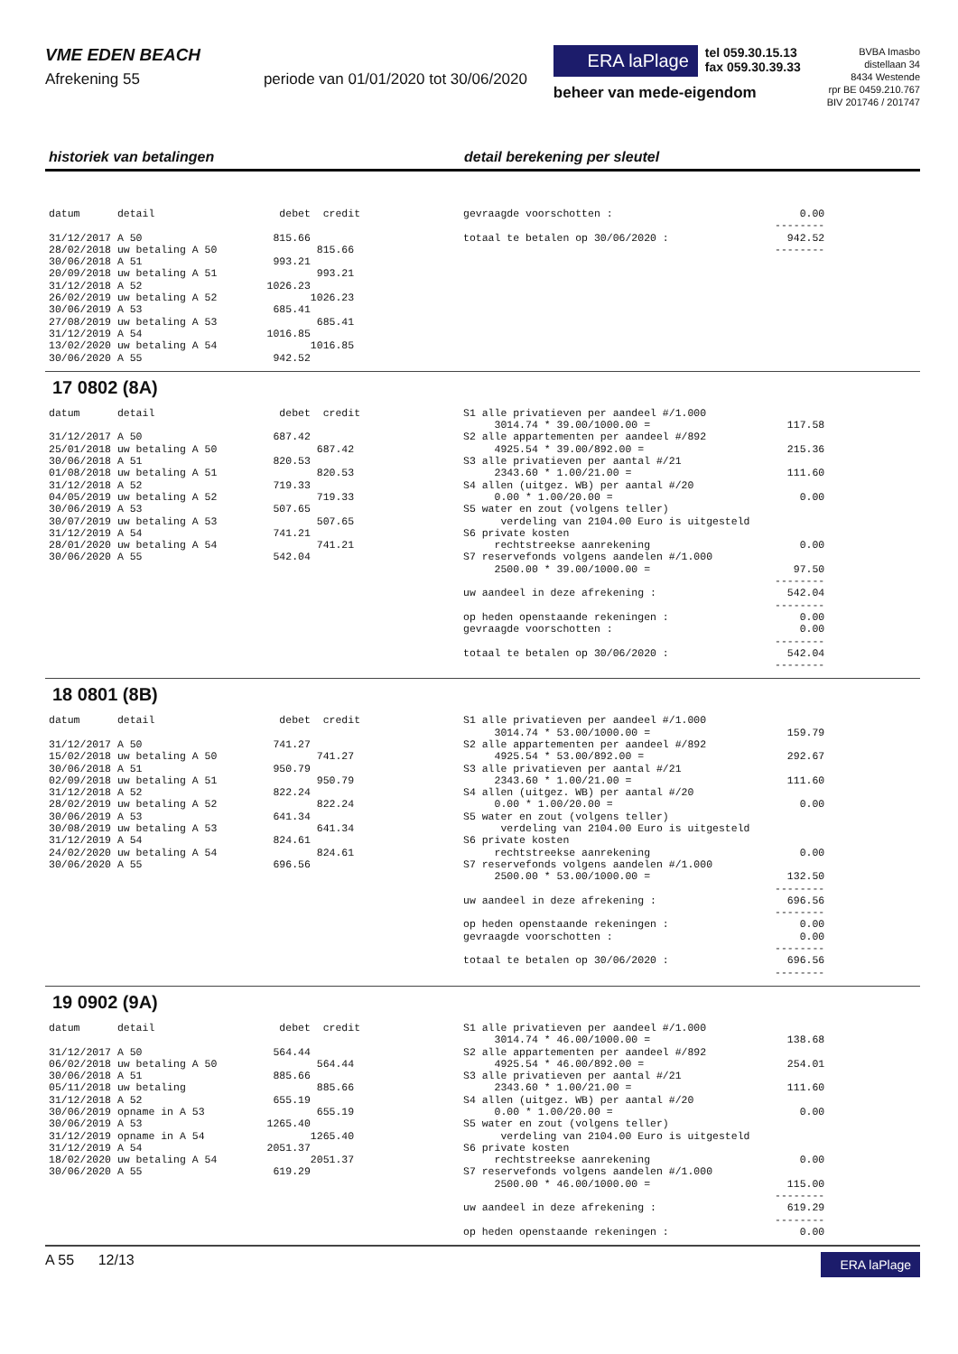VME EDEN BEACH
Afrekening 55 periode van 01/01/2020 tot 30/06/2020
ERA laPlage
tel 059.30.15.13
fax 059.30.39.33
beheer van mede-eigendom
BVBA Imasbo
distellaan 34
8434 Westende
rpr BE 0459.210.767
BIV 201746 / 201747
historiek van betalingen detail berekening per sleutel
datum      detail                    debet  credit

31/12/2017 A 50                     815.66
28/02/2018 uw betaling A 50                815.66
30/06/2018 A 51                     993.21
20/09/2018 uw betaling A 51                993.21
31/12/2018 A 52                    1026.23
26/02/2019 uw betaling A 52               1026.23
30/06/2019 A 53                     685.41
27/08/2019 uw betaling A 53                685.41
31/12/2019 A 54                    1016.85
13/02/2020 uw betaling A 54               1016.85
30/06/2020 A 55                     942.52
gevraagde voorschotten :                              0.00
                                                  --------
totaal te betalen op 30/06/2020 :                   942.52
                                                  --------
17 0802 (8A)
datum      detail                    debet  credit

31/12/2017 A 50                     687.42
25/01/2018 uw betaling A 50                687.42
30/06/2018 A 51                     820.53
01/08/2018 uw betaling A 51                820.53
31/12/2018 A 52                     719.33
04/05/2019 uw betaling A 52                719.33
30/06/2019 A 53                     507.65
30/07/2019 uw betaling A 53                507.65
31/12/2019 A 54                     741.21
28/01/2020 uw betaling A 54                741.21
30/06/2020 A 55                     542.04
S1 alle privatieven per aandeel #/1.000
     3014.74 * 39.00/1000.00 =                      117.58
S2 alle appartementen per aandeel #/892
     4925.54 * 39.00/892.00 =                       215.36
S3 alle privatieven per aantal #/21
     2343.60 * 1.00/21.00 =                         111.60
S4 allen (uitgez. WB) per aantal #/20
     0.00 * 1.00/20.00 =                              0.00
S5 water en zout (volgens teller)
      verdeling van 2104.00 Euro is uitgesteld
S6 private kosten
     rechtstreekse aanrekening                        0.00
S7 reservefonds volgens aandelen #/1.000
     2500.00 * 39.00/1000.00 =                       97.50
                                                  --------
uw aandeel in deze afrekening :                     542.04
                                                  --------
op heden openstaande rekeningen :                     0.00
gevraagde voorschotten :                              0.00
                                                  --------
totaal te betalen op 30/06/2020 :                   542.04
                                                  --------
18 0801 (8B)
datum      detail                    debet  credit

31/12/2017 A 50                     741.27
15/02/2018 uw betaling A 50                741.27
30/06/2018 A 51                     950.79
02/09/2018 uw betaling A 51                950.79
31/12/2018 A 52                     822.24
28/02/2019 uw betaling A 52                822.24
30/06/2019 A 53                     641.34
30/08/2019 uw betaling A 53                641.34
31/12/2019 A 54                     824.61
24/02/2020 uw betaling A 54                824.61
30/06/2020 A 55                     696.56
S1 alle privatieven per aandeel #/1.000
     3014.74 * 53.00/1000.00 =                      159.79
S2 alle appartementen per aandeel #/892
     4925.54 * 53.00/892.00 =                       292.67
S3 alle privatieven per aantal #/21
     2343.60 * 1.00/21.00 =                         111.60
S4 allen (uitgez. WB) per aantal #/20
     0.00 * 1.00/20.00 =                              0.00
S5 water en zout (volgens teller)
      verdeling van 2104.00 Euro is uitgesteld
S6 private kosten
     rechtstreekse aanrekening                        0.00
S7 reservefonds volgens aandelen #/1.000
     2500.00 * 53.00/1000.00 =                      132.50
                                                  --------
uw aandeel in deze afrekening :                     696.56
                                                  --------
op heden openstaande rekeningen :                     0.00
gevraagde voorschotten :                              0.00
                                                  --------
totaal te betalen op 30/06/2020 :                   696.56
                                                  --------
19 0902 (9A)
datum      detail                    debet  credit

31/12/2017 A 50                     564.44
06/02/2018 uw betaling A 50                564.44
30/06/2018 A 51                     885.66
05/11/2018 uw betaling                     885.66
31/12/2018 A 52                     655.19
30/06/2019 opname in A 53                  655.19
30/06/2019 A 53                    1265.40
31/12/2019 opname in A 54                 1265.40
31/12/2019 A 54                    2051.37
18/02/2020 uw betaling A 54               2051.37
30/06/2020 A 55                     619.29
S1 alle privatieven per aandeel #/1.000
     3014.74 * 46.00/1000.00 =                      138.68
S2 alle appartementen per aandeel #/892
     4925.54 * 46.00/892.00 =                       254.01
S3 alle privatieven per aantal #/21
     2343.60 * 1.00/21.00 =                         111.60
S4 allen (uitgez. WB) per aantal #/20
     0.00 * 1.00/20.00 =                              0.00
S5 water en zout (volgens teller)
      verdeling van 2104.00 Euro is uitgesteld
S6 private kosten
     rechtstreekse aanrekening                        0.00
S7 reservefonds volgens aandelen #/1.000
     2500.00 * 46.00/1000.00 =                      115.00
                                                  --------
uw aandeel in deze afrekening :                     619.29
                                                  --------
op heden openstaande rekeningen :                     0.00
A 55 12/13
ERA laPlage